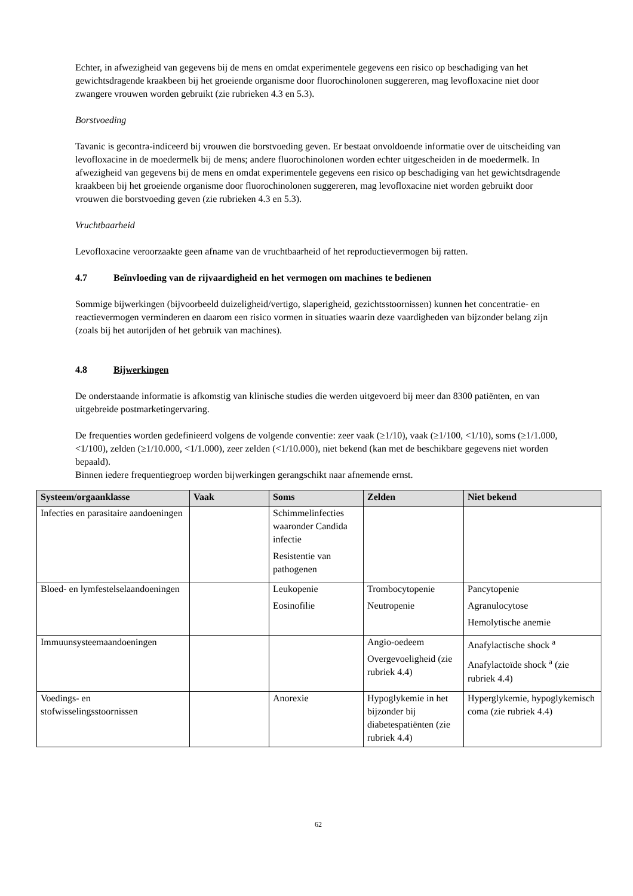Echter, in afwezigheid van gegevens bij de mens en omdat experimentele gegevens een risico op beschadiging van het gewichtsdragende kraakbeen bij het groeiende organisme door fluorochinolonen suggereren, mag levofloxacine niet door zwangere vrouwen worden gebruikt (zie rubrieken 4.3 en 5.3).
Borstvoeding
Tavanic is gecontra-indiceerd bij vrouwen die borstvoeding geven. Er bestaat onvoldoende informatie over de uitscheiding van levofloxacine in de moedermelk bij de mens; andere fluorochinolonen worden echter uitgescheiden in de moedermelk. In afwezigheid van gegevens bij de mens en omdat experimentele gegevens een risico op beschadiging van het gewichtsdragende kraakbeen bij het groeiende organisme door fluorochinolonen suggereren, mag levofloxacine niet worden gebruikt door vrouwen die borstvoeding geven (zie rubrieken 4.3 en 5.3).
Vruchtbaarheid
Levofloxacine veroorzaakte geen afname van de vruchtbaarheid of het reproductievermogen bij ratten.
4.7 Beïnvloeding van de rijvaardigheid en het vermogen om machines te bedienen
Sommige bijwerkingen (bijvoorbeeld duizeligheid/vertigo, slaperigheid, gezichtsstoornissen) kunnen het concentratie- en reactievermogen verminderen en daarom een risico vormen in situaties waarin deze vaardigheden van bijzonder belang zijn (zoals bij het autorijden of het gebruik van machines).
4.8 Bijwerkingen
De onderstaande informatie is afkomstig van klinische studies die werden uitgevoerd bij meer dan 8300 patiënten, en van uitgebreide postmarketingervaring.
De frequenties worden gedefinieerd volgens de volgende conventie: zeer vaak (≥1/10), vaak (≥1/100, <1/10), soms (≥1/1.000, <1/100), zelden (≥1/10.000, <1/1.000), zeer zelden (<1/10.000), niet bekend (kan met de beschikbare gegevens niet worden bepaald).
Binnen iedere frequentiegroep worden bijwerkingen gerangschikt naar afnemende ernst.
| Systeem/orgaanklasse | Vaak | Soms | Zelden | Niet bekend |
| --- | --- | --- | --- | --- |
| Infecties en parasitaire aandoeningen | | Schimmelinfecties waaronder Candida infectie Resistentie van pathogenen | | |
| Bloed- en lymfestelselaandoeningen | | Leukopenie Eosinofilie | Trombocytopenie Neutropenie | Pancytopenie Agranulocytose Hemolytische anemie |
| Immuunsysteemaandoeningen | | | Angio-oedeem Overgevoeligheid (zie rubriek 4.4) | Anafylactische shock <sup>a</sup> Anafylactoïde shock <sup>a</sup> (zie rubriek 4.4) |
| Voedings- en stofwisselingsstoornissen | | Anorexie | Hypoglykemie in het bijzonder bij diabetespatiënten (zie rubriek 4.4) | Hyperglykemie, hypoglykemisch coma (zie rubriek 4.4) |
62